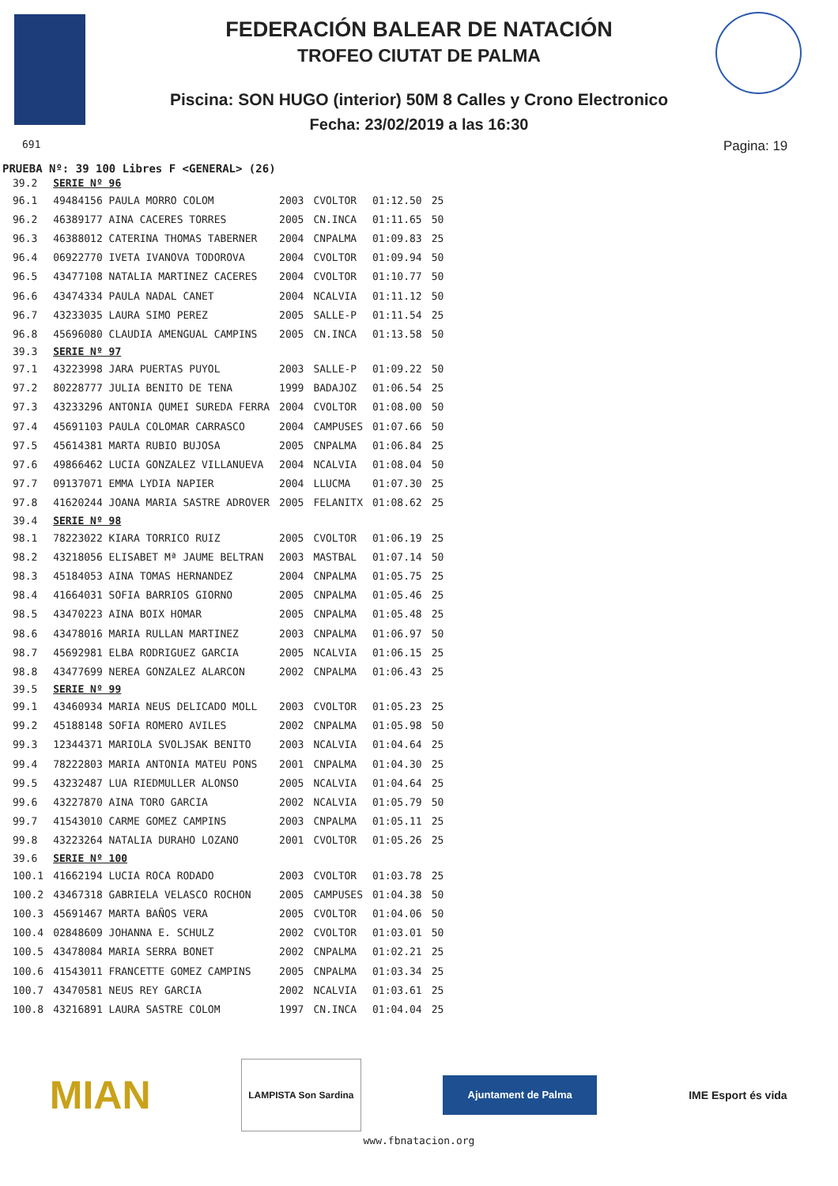FEDERACIÓN BALEAR DE NATACIÓN
TROFEO CIUTAT DE PALMA
Piscina: SON HUGO (interior) 50M 8 Calles y Crono Electronico
Fecha: 23/02/2019 a las 16:30
691 Pagina: 19
PRUEBA Nº: 39 100 Libres F <GENERAL> (26)
| 39.2 | SERIE Nº 96 | | | | |
| 96.1 | 49484156 PAULA MORRO COLOM | 2003 | CVOLTOR | 01:12.50 | 25 |
| 96.2 | 46389177 AINA CACERES TORRES | 2005 | CN.INCA | 01:11.65 | 50 |
| 96.3 | 46388012 CATERINA THOMAS TABERNER | 2004 | CNPALMA | 01:09.83 | 25 |
| 96.4 | 06922770 IVETA IVANOVA TODOROVA | 2004 | CVOLTOR | 01:09.94 | 50 |
| 96.5 | 43477108 NATALIA MARTINEZ CACERES | 2004 | CVOLTOR | 01:10.77 | 50 |
| 96.6 | 43474334 PAULA NADAL CANET | 2004 | NCALVIA | 01:11.12 | 50 |
| 96.7 | 43233035 LAURA SIMO PEREZ | 2005 | SALLE-P | 01:11.54 | 25 |
| 96.8 | 45696080 CLAUDIA AMENGUAL CAMPINS | 2005 | CN.INCA | 01:13.58 | 50 |
| 39.3 | SERIE Nº 97 | | | | |
| 97.1 | 43223998 JARA PUERTAS PUYOL | 2003 | SALLE-P | 01:09.22 | 50 |
| 97.2 | 80228777 JULIA BENITO DE TENA | 1999 | BADAJOZ | 01:06.54 | 25 |
| 97.3 | 43233296 ANTONIA QUMEI SUREDA FERRA | 2004 | CVOLTOR | 01:08.00 | 50 |
| 97.4 | 45691103 PAULA COLOMAR CARRASCO | 2004 | CAMPUSES | 01:07.66 | 50 |
| 97.5 | 45614381 MARTA RUBIO BUJOSA | 2005 | CNPALMA | 01:06.84 | 25 |
| 97.6 | 49866462 LUCIA GONZALEZ VILLANUEVA | 2004 | NCALVIA | 01:08.04 | 50 |
| 97.7 | 09137071 EMMA LYDIA NAPIER | 2004 | LLUCMA | 01:07.30 | 25 |
| 97.8 | 41620244 JOANA MARIA SASTRE ADROVER | 2005 | FELANITX | 01:08.62 | 25 |
| 39.4 | SERIE Nº 98 | | | | |
| 98.1 | 78223022 KIARA TORRICO RUIZ | 2005 | CVOLTOR | 01:06.19 | 25 |
| 98.2 | 43218056 ELISABET Mª JAUME BELTRAN | 2003 | MASTBAL | 01:07.14 | 50 |
| 98.3 | 45184053 AINA TOMAS HERNANDEZ | 2004 | CNPALMA | 01:05.75 | 25 |
| 98.4 | 41664031 SOFIA BARRIOS GIORNO | 2005 | CNPALMA | 01:05.46 | 25 |
| 98.5 | 43470223 AINA BOIX HOMAR | 2005 | CNPALMA | 01:05.48 | 25 |
| 98.6 | 43478016 MARIA RULLAN MARTINEZ | 2003 | CNPALMA | 01:06.97 | 50 |
| 98.7 | 45692981 ELBA RODRIGUEZ GARCIA | 2005 | NCALVIA | 01:06.15 | 25 |
| 98.8 | 43477699 NEREA GONZALEZ ALARCON | 2002 | CNPALMA | 01:06.43 | 25 |
| 39.5 | SERIE Nº 99 | | | | |
| 99.1 | 43460934 MARIA NEUS DELICADO MOLL | 2003 | CVOLTOR | 01:05.23 | 25 |
| 99.2 | 45188148 SOFIA ROMERO AVILES | 2002 | CNPALMA | 01:05.98 | 50 |
| 99.3 | 12344371 MARIOLA SVOLJSAK BENITO | 2003 | NCALVIA | 01:04.64 | 25 |
| 99.4 | 78222803 MARIA ANTONIA MATEU PONS | 2001 | CNPALMA | 01:04.30 | 25 |
| 99.5 | 43232487 LUA RIEDMULLER ALONSO | 2005 | NCALVIA | 01:04.64 | 25 |
| 99.6 | 43227870 AINA TORO GARCIA | 2002 | NCALVIA | 01:05.79 | 50 |
| 99.7 | 41543010 CARME GOMEZ CAMPINS | 2003 | CNPALMA | 01:05.11 | 25 |
| 99.8 | 43223264 NATALIA DURAHO LOZANO | 2001 | CVOLTOR | 01:05.26 | 25 |
| 39.6 | SERIE Nº 100 | | | | |
| 100.1 | 41662194 LUCIA ROCA RODADO | 2003 | CVOLTOR | 01:03.78 | 25 |
| 100.2 | 43467318 GABRIELA VELASCO ROCHON | 2005 | CAMPUSES | 01:04.38 | 50 |
| 100.3 | 45691467 MARTA BAÑOS VERA | 2005 | CVOLTOR | 01:04.06 | 50 |
| 100.4 | 02848609 JOHANNA E. SCHULZ | 2002 | CVOLTOR | 01:03.01 | 50 |
| 100.5 | 43478084 MARIA SERRA BONET | 2002 | CNPALMA | 01:02.21 | 25 |
| 100.6 | 41543011 FRANCETTE GOMEZ CAMPINS | 2005 | CNPALMA | 01:03.34 | 25 |
| 100.7 | 43470581 NEUS REY GARCIA | 2002 | NCALVIA | 01:03.61 | 25 |
| 100.8 | 43216891 LAURA SASTRE COLOM | 1997 | CN.INCA | 01:04.04 | 25 |
MIAN
LAMPISTA Son Sardina
Ajuntament de Palma
IME Esport és vida
www.fbnatacion.org